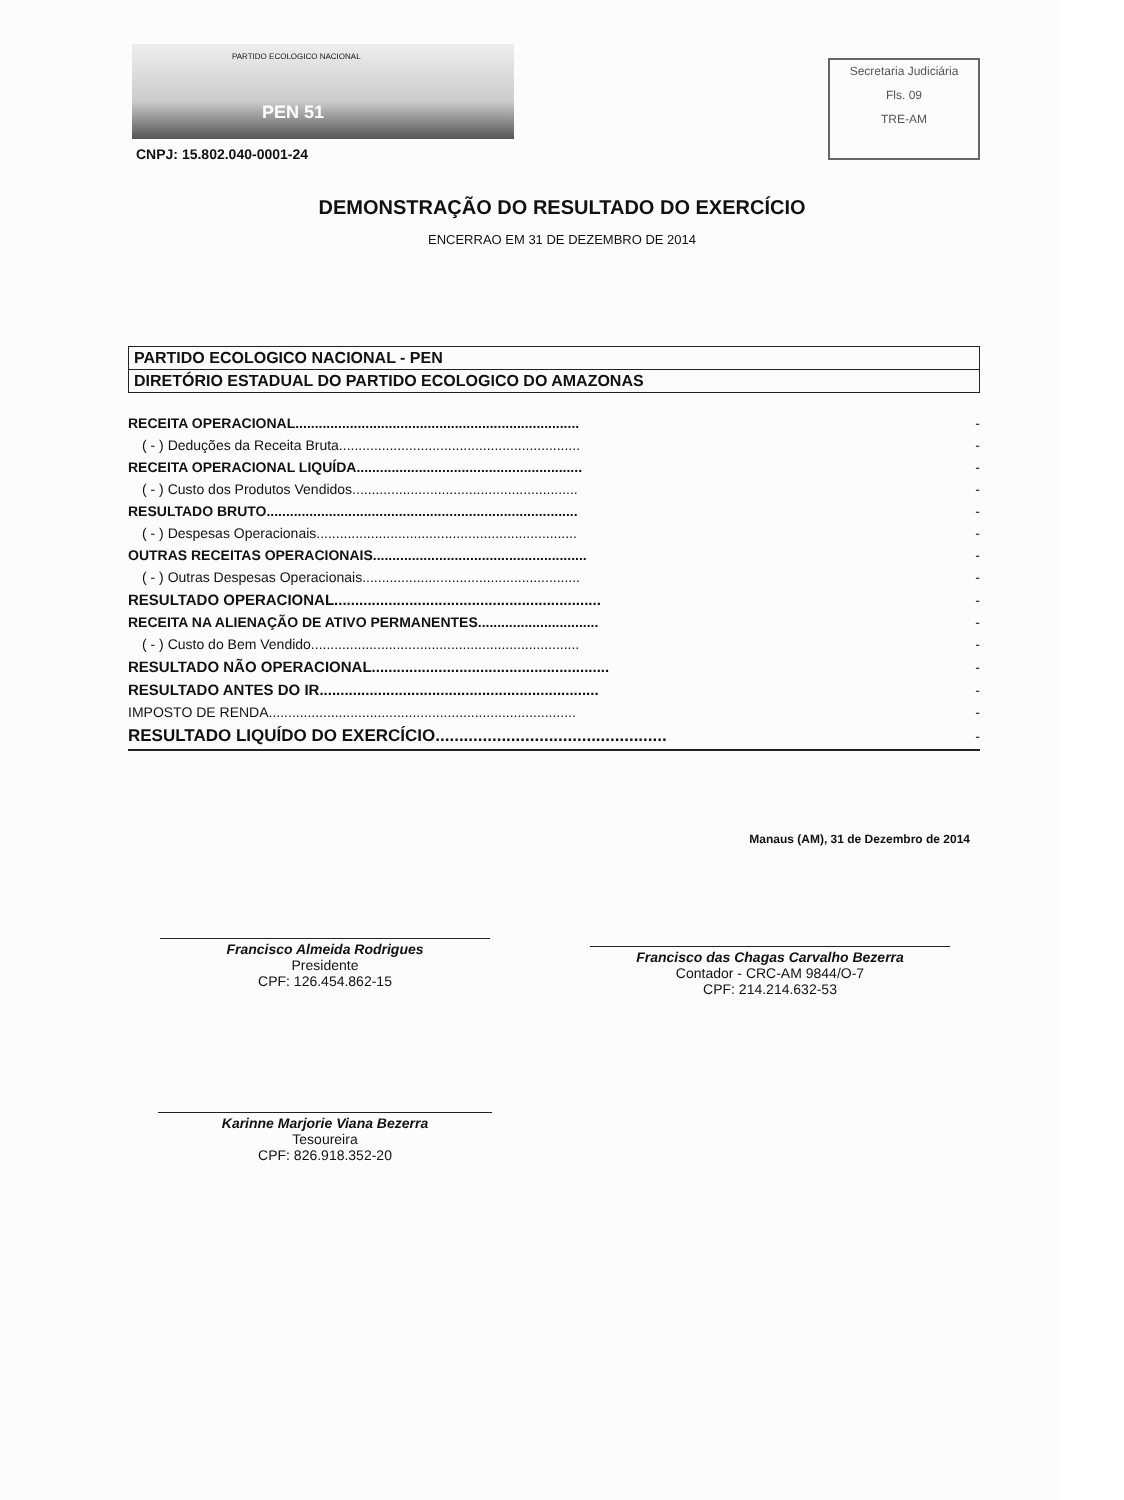PARTIDO ECOLOGICO NACIONAL
PEN 51
Secretaria Judiciária
Fls. 09
TRE-AM
CNPJ: 15.802.040-0001-24
DEMONSTRAÇÃO DO RESULTADO DO EXERCÍCIO
ENCERRAO EM 31 DE DEZEMBRO DE 2014
| PARTIDO ECOLOGICO NACIONAL - PEN |
| DIRETÓRIO ESTADUAL DO PARTIDO ECOLOGICO DO AMAZONAS |
| RECEITA OPERACIONAL......................................................................... | - |
| ( - ) Deduções da Receita Bruta.............................................................. | - |
| RECEITA OPERACIONAL LIQUÍDA.......................................................... | - |
| ( - ) Custo dos Produtos Vendidos.......................................................... | - |
| RESULTADO BRUTO................................................................................ | - |
| ( - ) Despesas Operacionais................................................................... | - |
| OUTRAS RECEITAS OPERACIONAIS....................................................... | - |
| ( - ) Outras Despesas Operacionais........................................................ | - |
| RESULTADO OPERACIONAL................................................................ | - |
| RECEITA NA ALIENAÇÃO DE ATIVO PERMANENTES............................... | - |
| ( - ) Custo do Bem Vendido..................................................................... | - |
| RESULTADO NÃO OPERACIONAL......................................................... | - |
| RESULTADO ANTES DO IR................................................................... | - |
| IMPOSTO DE RENDA............................................................................... | - |
| RESULTADO LIQUÍDO DO EXERCÍCIO................................................. | - |
Manaus (AM), 31 de Dezembro de 2014
Francisco Almeida Rodrigues
Presidente
CPF: 126.454.862-15
Francisco das Chagas Carvalho Bezerra
Contador - CRC-AM 9844/O-7
CPF: 214.214.632-53
Karinne Marjorie Viana Bezerra
Tesoureira
CPF: 826.918.352-20